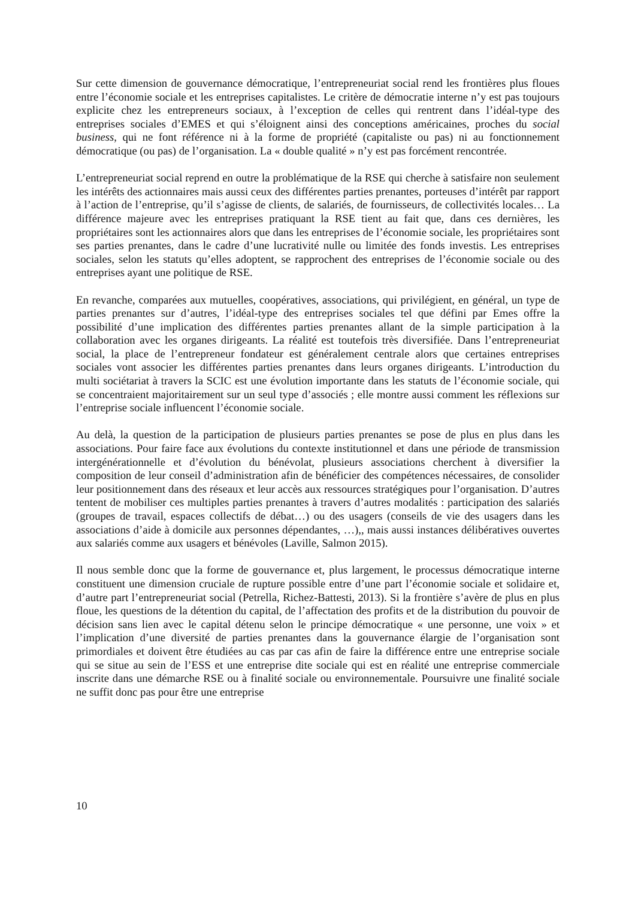Sur cette dimension de gouvernance démocratique, l’entrepreneuriat social rend les frontières plus floues entre l’économie sociale et les entreprises capitalistes. Le critère de démocratie interne n’y est pas toujours explicite chez les entrepreneurs sociaux, à l’exception de celles qui rentrent dans l’idéal-type des entreprises sociales d’EMES et qui s’éloignent ainsi des conceptions américaines, proches du social business, qui ne font référence ni à la forme de propriété (capitaliste ou pas) ni au fonctionnement démocratique (ou pas) de l’organisation. La « double qualité » n’y est pas forcément rencontrée.
L’entrepreneuriat social reprend en outre la problématique de la RSE qui cherche à satisfaire non seulement les intérêts des actionnaires mais aussi ceux des différentes parties prenantes, porteuses d’intérêt par rapport à l’action de l’entreprise, qu’il s’agisse de clients, de salariés, de fournisseurs, de collectivités locales… La différence majeure avec les entreprises pratiquant la RSE tient au fait que, dans ces dernières, les propriétaires sont les actionnaires alors que dans les entreprises de l’économie sociale, les propriétaires sont ses parties prenantes, dans le cadre d’une lucrativité nulle ou limitée des fonds investis. Les entreprises sociales, selon les statuts qu’elles adoptent, se rapprochent des entreprises de l’économie sociale ou des entreprises ayant une politique de RSE.
En revanche, comparées aux mutuelles, coopératives, associations, qui privilégient, en général, un type de parties prenantes sur d’autres, l’idéal-type des entreprises sociales tel que défini par Emes offre la possibilité d’une implication des différentes parties prenantes allant de la simple participation à la collaboration avec les organes dirigeants. La réalité est toutefois très diversifiée. Dans l’entrepreneuriat social, la place de l’entrepreneur fondateur est généralement centrale alors que certaines entreprises sociales vont associer les différentes parties prenantes dans leurs organes dirigeants. L’introduction du multi sociétariat à travers la SCIC est une évolution importante dans les statuts de l’économie sociale, qui se concentraient majoritairement sur un seul type d’associés ; elle montre aussi comment les réflexions sur l’entreprise sociale influencent l’économie sociale.
Au delà, la question de la participation de plusieurs parties prenantes se pose de plus en plus dans les associations. Pour faire face aux évolutions du contexte institutionnel et dans une période de transmission intergénérationnelle et d’évolution du bénévolat, plusieurs associations cherchent à diversifier la composition de leur conseil d’administration afin de bénéficier des compétences nécessaires, de consolider leur positionnement dans des réseaux et leur accès aux ressources stratégiques pour l’organisation. D’autres tentent de mobiliser ces multiples parties prenantes à travers d’autres modalités : participation des salariés (groupes de travail, espaces collectifs de débat…) ou des usagers (conseils de vie des usagers dans les associations d’aide à domicile aux personnes dépendantes, …),, mais aussi instances délibératives ouvertes aux salariés comme aux usagers et bénévoles (Laville, Salmon 2015).
Il nous semble donc que la forme de gouvernance et, plus largement, le processus démocratique interne constituent une dimension cruciale de rupture possible entre d’une part l’économie sociale et solidaire et, d’autre part l’entrepreneuriat social (Petrella, Richez-Battesti, 2013). Si la frontière s’avère de plus en plus floue, les questions de la détention du capital, de l’affectation des profits et de la distribution du pouvoir de décision sans lien avec le capital détenu selon le principe démocratique « une personne, une voix » et l’implication d’une diversité de parties prenantes dans la gouvernance élargie de l’organisation sont primordiales et doivent être étudiées au cas par cas afin de faire la différence entre une entreprise sociale qui se situe au sein de l’ESS et une entreprise dite sociale qui est en réalité une entreprise commerciale inscrite dans une démarche RSE ou à finalité sociale ou environnementale. Poursuivre une finalité sociale ne suffit donc pas pour être une entreprise
10